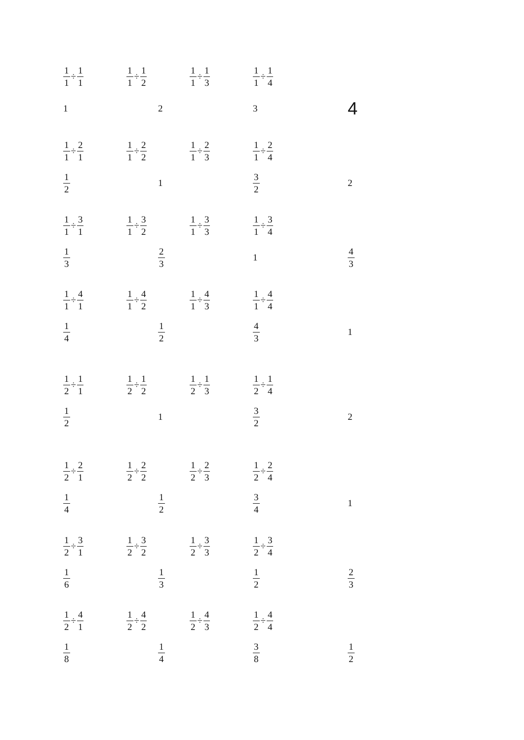1 1 ÷ 1 1 1 1 ÷ 1 2 1 1 ÷ 1 3 1 1 ÷ 1 4
1 2 3
4
1 1 ÷ 2 1 1 1 ÷ 2 2 1 1 ÷ 2 3 1 1 ÷ 2 4
1 2
1
3 2
2
1 1 ÷ 3 1 1 1 ÷ 3 2 1 1 ÷ 3 3 1 1 ÷ 3 4
1 3 2 3
1
4 3
1 1 ÷ 4 1 1 1 ÷ 4 2 1 1 ÷ 4 3 1 1 ÷ 4 4
1 4 1 2 4 3
1
1 2 ÷ 1 1 1 2 ÷ 1 2 1 2 ÷ 1 3 1 2 ÷ 1 4
1 2
1
3 2
2
1 2 ÷ 2 1 1 2 ÷ 2 2 1 2 ÷ 2 3 1 2 ÷ 2 4
1 4 1 2 3 4
1
1 2 ÷ 3 1 1 2 ÷ 3 2 1 2 ÷ 3 3 1 2 ÷ 3 4
1 6 1 3 1 2 2 3
1 2 ÷ 4 1 1 2 ÷ 4 2 1 2 ÷ 4 3 1 2 ÷ 4 4
1 8 1 4 3 8 1 2